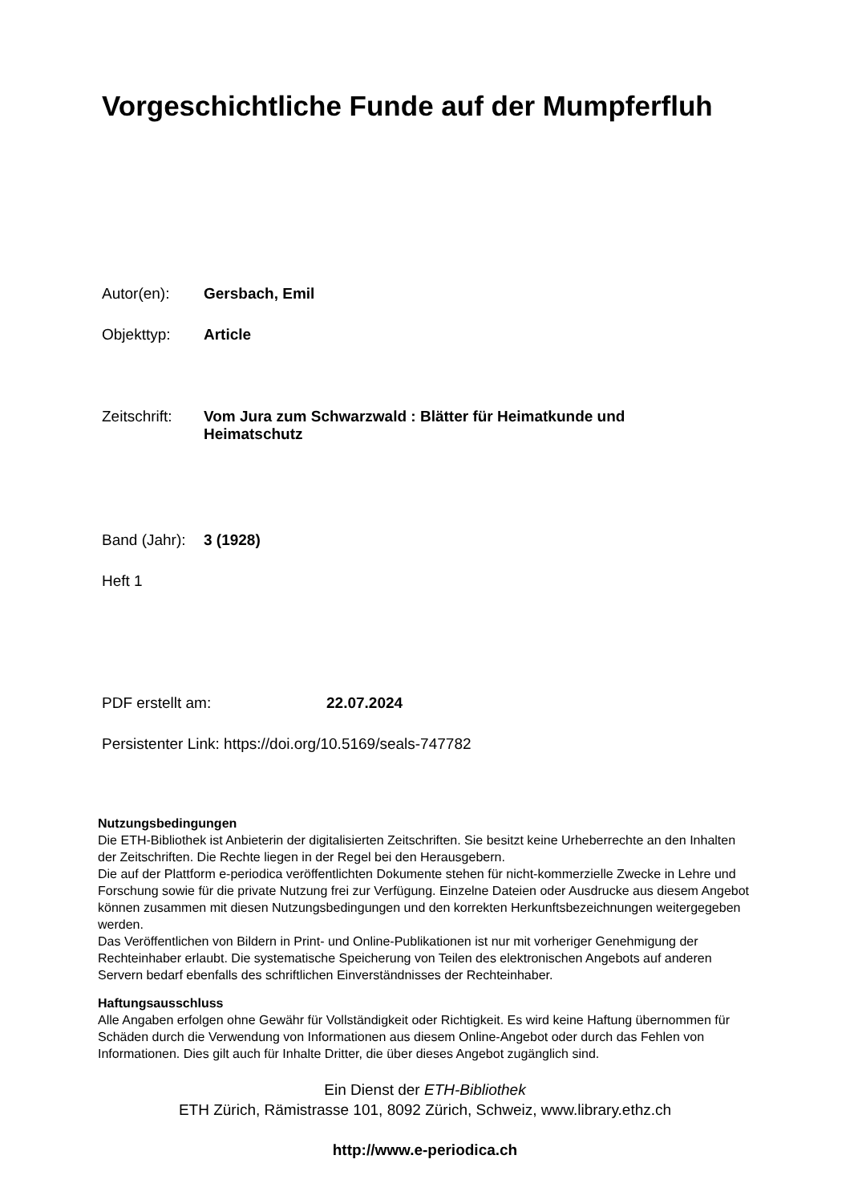Vorgeschichtliche Funde auf der Mumpferfluh
Autor(en): Gersbach, Emil
Objekttyp: Article
Zeitschrift: Vom Jura zum Schwarzwald : Blätter für Heimatkunde und Heimatschutz
Band (Jahr): 3 (1928)
Heft 1
PDF erstellt am: 22.07.2024
Persistenter Link: https://doi.org/10.5169/seals-747782
Nutzungsbedingungen
Die ETH-Bibliothek ist Anbieterin der digitalisierten Zeitschriften. Sie besitzt keine Urheberrechte an den Inhalten der Zeitschriften. Die Rechte liegen in der Regel bei den Herausgebern.
Die auf der Plattform e-periodica veröffentlichten Dokumente stehen für nicht-kommerzielle Zwecke in Lehre und Forschung sowie für die private Nutzung frei zur Verfügung. Einzelne Dateien oder Ausdrucke aus diesem Angebot können zusammen mit diesen Nutzungsbedingungen und den korrekten Herkunftsbezeichnungen weitergegeben werden.
Das Veröffentlichen von Bildern in Print- und Online-Publikationen ist nur mit vorheriger Genehmigung der Rechteinhaber erlaubt. Die systematische Speicherung von Teilen des elektronischen Angebots auf anderen Servern bedarf ebenfalls des schriftlichen Einverständnisses der Rechteinhaber.
Haftungsausschluss
Alle Angaben erfolgen ohne Gewähr für Vollständigkeit oder Richtigkeit. Es wird keine Haftung übernommen für Schäden durch die Verwendung von Informationen aus diesem Online-Angebot oder durch das Fehlen von Informationen. Dies gilt auch für Inhalte Dritter, die über dieses Angebot zugänglich sind.
Ein Dienst der ETH-Bibliothek
ETH Zürich, Rämistrasse 101, 8092 Zürich, Schweiz, www.library.ethz.ch
http://www.e-periodica.ch